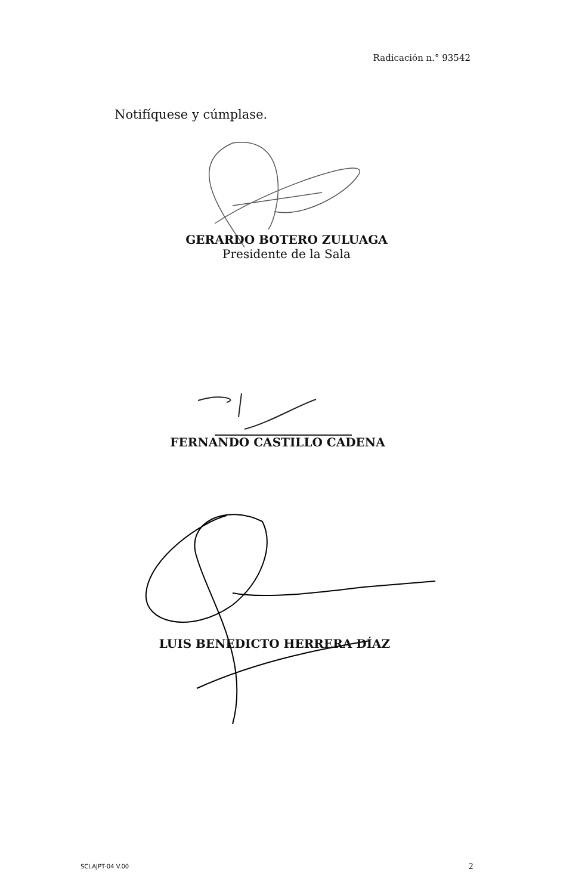Radicación n.° 93542
Notifíquese y cúmplase.
GERARDO BOTERO ZULUAGA
Presidente de la Sala
FERNANDO CASTILLO CADENA
LUIS BENEDICTO HERRERA DÍAZ
SCLAJPT-04 V.00 2